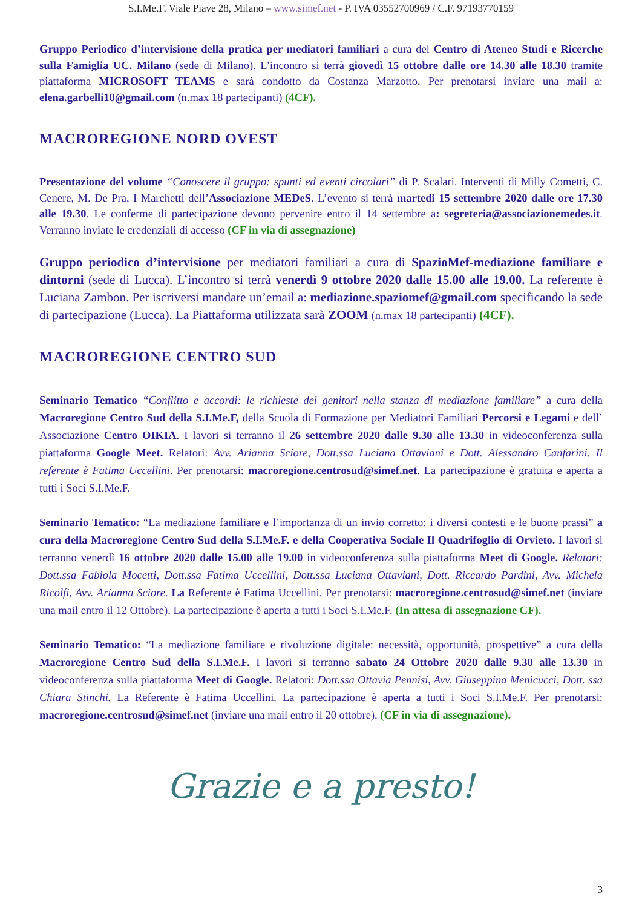S.I.Me.F. Viale Piave 28, Milano – www.simef.net - P. IVA 03552700969 / C.F. 97193770159
Gruppo Periodico d’intervisione della pratica per mediatori familiari a cura del Centro di Ateneo Studi e Ricerche sulla Famiglia UC. Milano (sede di Milano). L’incontro si terrà giovedì 15 ottobre dalle ore 14.30 alle 18.30 tramite piattaforma MICROSOFT TEAMS e sarà condotto da Costanza Marzotto. Per prenotarsi inviare una mail a: elena.garbelli10@gmail.com (n.max 18 partecipanti) (4CF).
MACROREGIONE NORD OVEST
Presentazione del volume “Conoscere il gruppo: spunti ed eventi circolari” di P. Scalari. Interventi di Milly Cometti, C. Cenere, M. De Pra, I Marchetti dell’Associazione MEDeS. L’evento si terrà martedì 15 settembre 2020 dalle ore 17.30 alle 19.30. Le conferme di partecipazione devono pervenire entro il 14 settembre a: segreteria@associazionemedes.it. Verranno inviate le credenziali di accesso (CF in via di assegnazione)
Gruppo periodico d’intervisione per mediatori familiari a cura di SpazioMef-mediazione familiare e dintorni (sede di Lucca). L’incontro si terrà venerdì 9 ottobre 2020 dalle 15.00 alle 19.00. La referente è Luciana Zambon. Per iscriversi mandare un’email a: mediazione.spaziomef@gmail.com specificando la sede di partecipazione (Lucca). La Piattaforma utilizzata sarà ZOOM (n.max 18 partecipanti) (4CF).
MACROREGIONE CENTRO SUD
Seminario Tematico “Conflitto e accordi: le richieste dei genitori nella stanza di mediazione familiare” a cura della Macroregione Centro Sud della S.I.Me.F, della Scuola di Formazione per Mediatori Familiari Percorsi e Legami e dell’ Associazione Centro OIKIA. I lavori si terranno il 26 settembre 2020 dalle 9.30 alle 13.30 in videoconferenza sulla piattaforma Google Meet. Relatori: Avv. Arianna Sciore, Dott.ssa Luciana Ottaviani e Dott. Alessandro Canfarini. Il referente è Fatima Uccellini. Per prenotarsi: macroregione.centrosud@simef.net. La partecipazione è gratuita e aperta a tutti i Soci S.I.Me.F.
Seminario Tematico: “La mediazione familiare e l’importanza di un invio corretto: i diversi contesti e le buone prassi” a cura della Macroregione Centro Sud della S.I.Me.F. e della Cooperativa Sociale Il Quadrifoglio di Orvieto. I lavori si terranno venerdì 16 ottobre 2020 dalle 15.00 alle 19.00 in videoconferenza sulla piattaforma Meet di Google. Relatori: Dott.ssa Fabiola Mocetti, Dott.ssa Fatima Uccellini, Dott.ssa Luciana Ottaviani, Dott. Riccardo Pardini, Avv. Michela Ricolfi, Avv. Arianna Sciore. La Referente è Fatima Uccellini. Per prenotarsi: macroregione.centrosud@simef.net (inviare una mail entro il 12 Ottobre). La partecipazione è aperta a tutti i Soci S.I.Me.F. (In attesa di assegnazione CF).
Seminario Tematico: “La mediazione familiare e rivoluzione digitale: necessità, opportunità, prospettive” a cura della Macroregione Centro Sud della S.I.Me.F. I lavori si terranno sabato 24 Ottobre 2020 dalle 9.30 alle 13.30 in videoconferenza sulla piattaforma Meet di Google. Relatori: Dott.ssa Ottavia Pennisi, Avv. Giuseppina Menicucci, Dott. ssa Chiara Stinchi. La Referente è Fatima Uccellini. La partecipazione è aperta a tutti i Soci S.I.Me.F. Per prenotarsi: macroregione.centrosud@simef.net (inviare una mail entro il 20 ottobre). (CF in via di assegnazione).
Grazie e a presto!
3